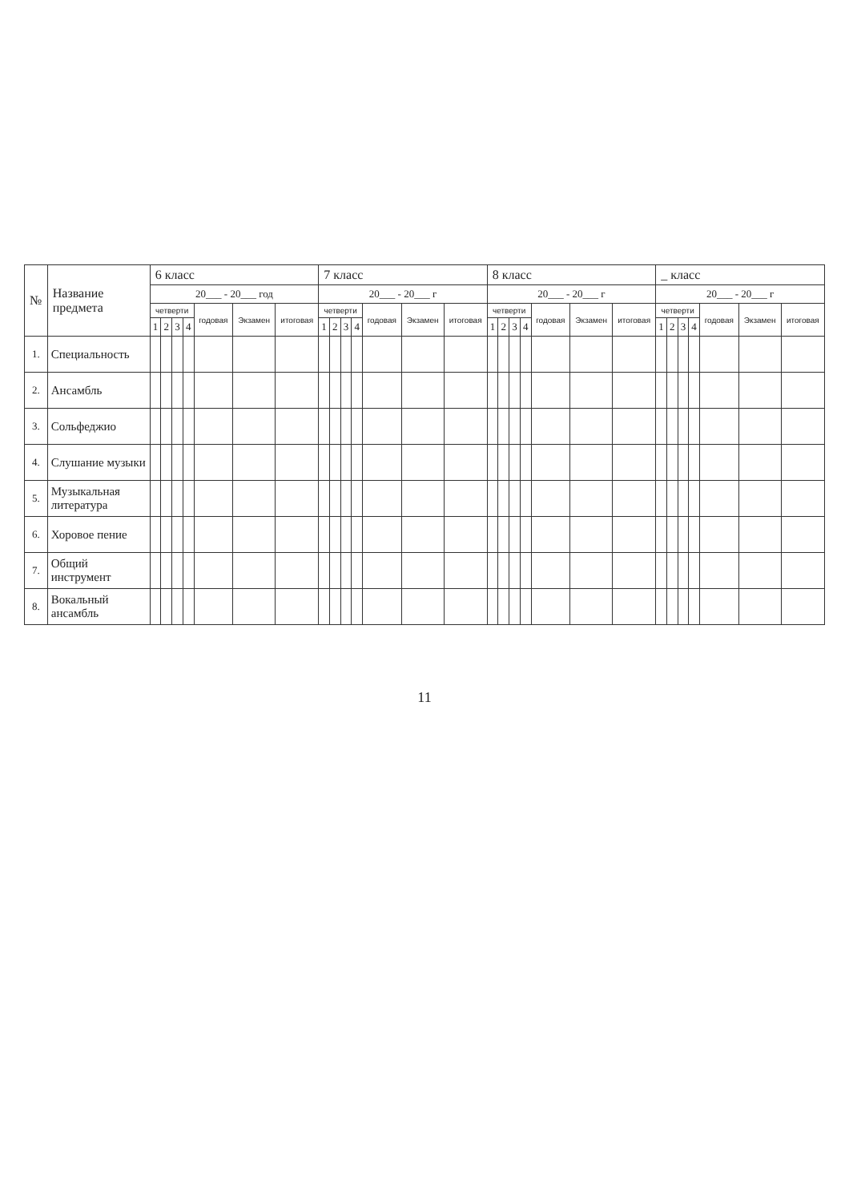| № | Название предмета | 6 класс | | | | | | | 7 класс | | | | | | | 8 класс | | | | | | | _ класс | | | | | | |
| --- | --- | --- | --- | --- | --- | --- | --- | --- | --- | --- | --- | --- | --- | --- | --- | --- | --- | --- | --- | --- | --- | --- | --- | --- | --- | --- | --- | --- | --- |
| | | 20___ - 20___ год | | | | | | | 20___ - 20___ г | | | | | | | 20___ - 20___ г | | | | | | | 20___ - 20___ г | | | | | | |
| | | четверти | | | | годовая | Экзамен | итоговая | четверти | | | | годовая | Экзамен | итоговая | четверти | | | | годовая | Экзамен | итоговая | четверти | | | | годовая | Экзамен | итоговая |
| | | 1 | 2 | 3 | 4 | | | | 1 | 2 | 3 | 4 | | | | 1 | 2 | 3 | 4 | | | | 1 | 2 | 3 | 4 | | | |
| 1. | Специальность | | | | | | | | | | | | | | | | | | | | | | | | | | | | |
| 2. | Ансамбль | | | | | | | | | | | | | | | | | | | | | | | | | | | | |
| 3. | Сольфеджио | | | | | | | | | | | | | | | | | | | | | | | | | | | | |
| 4. | Слушание музыки | | | | | | | | | | | | | | | | | | | | | | | | | | | | |
| 5. | Музыкальная литература | | | | | | | | | | | | | | | | | | | | | | | | | | | | |
| 6. | Хоровое пение | | | | | | | | | | | | | | | | | | | | | | | | | | | | |
| 7. | Общий инструмент | | | | | | | | | | | | | | | | | | | | | | | | | | | | |
| 8. | Вокальный ансамбль | | | | | | | | | | | | | | | | | | | | | | | | | | | | |
11